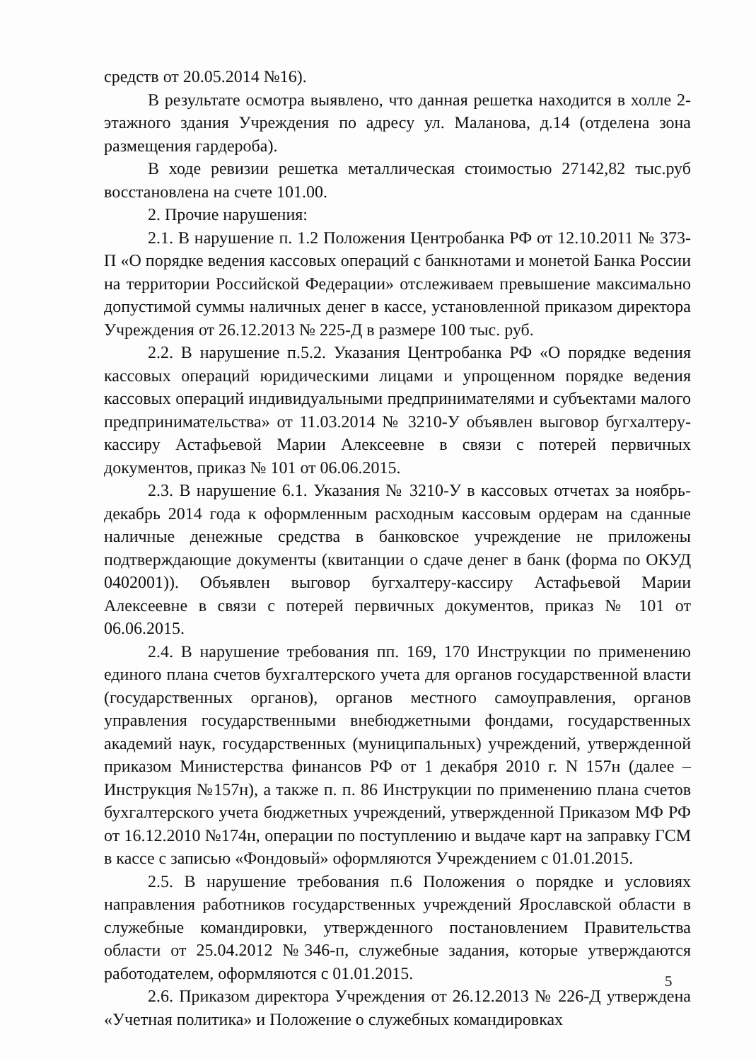средств от 20.05.2014 №16).
В результате осмотра выявлено, что данная решетка находится в холле 2-этажного здания Учреждения по адресу ул. Маланова, д.14 (отделена зона размещения гардероба).
В ходе ревизии решетка металлическая стоимостью 27142,82 тыс.руб восстановлена на счете 101.00.
2. Прочие нарушения:
2.1. В нарушение п. 1.2 Положения Центробанка РФ от 12.10.2011 № 373-П «О порядке ведения кассовых операций с банкнотами и монетой Банка России на территории Российской Федерации» отслеживаем превышение максимально допустимой суммы наличных денег в кассе, установленной приказом директора Учреждения от 26.12.2013 № 225-Д в размере 100 тыс. руб.
2.2. В нарушение п.5.2. Указания Центробанка РФ «О порядке ведения кассовых операций юридическими лицами и упрощенном порядке ведения кассовых операций индивидуальными предпринимателями и субъектами малого предпринимательства» от 11.03.2014 № 3210-У объявлен выговор бугхалтеру-кассиру Астафьевой Марии Алексеевне в связи с потерей первичных документов, приказ № 101 от 06.06.2015.
2.3. В нарушение 6.1. Указания № 3210-У в кассовых отчетах за ноябрь-декабрь 2014 года к оформленным расходным кассовым ордерам на сданные наличные денежные средства в банковское учреждение не приложены подтверждающие документы (квитанции о сдаче денег в банк (форма по ОКУД 0402001)). Объявлен выговор бугхалтеру-кассиру Астафьевой Марии Алексеевне в связи с потерей первичных документов, приказ № 101 от 06.06.2015.
2.4. В нарушение требования пп. 169, 170 Инструкции по применению единого плана счетов бухгалтерского учета для органов государственной власти (государственных органов), органов местного самоуправления, органов управления государственными внебюджетными фондами, государственных академий наук, государственных (муниципальных) учреждений, утвержденной приказом Министерства финансов РФ от 1 декабря 2010 г. N 157н (далее – Инструкция №157н), а также п. п. 86 Инструкции по применению плана счетов бухгалтерского учета бюджетных учреждений, утвержденной Приказом МФ РФ от 16.12.2010 №174н, операции по поступлению и выдаче карт на заправку ГСМ в кассе с записью «Фондовый» оформляются Учреждением с 01.01.2015.
2.5. В нарушение требования п.6 Положения о порядке и условиях направления работников государственных учреждений Ярославской области в служебные командировки, утвержденного постановлением Правительства области от 25.04.2012 №346-п, служебные задания, которые утверждаются работодателем, оформляются с 01.01.2015.
2.6. Приказом директора Учреждения от 26.12.2013 № 226-Д утверждена «Учетная политика» и Положение о служебных командировках
5